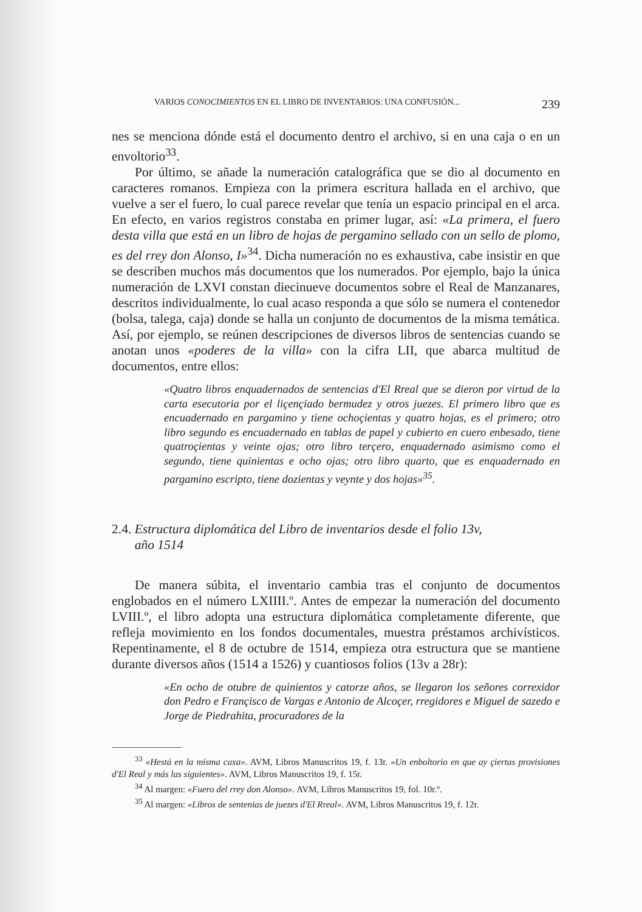VARIOS CONOCIMIENTOS EN EL LIBRO DE INVENTARIOS: UNA CONFUSIÓN... 239
nes se menciona dónde está el documento dentro el archivo, si en una caja o en un envoltorio<sup>33</sup>.
Por último, se añade la numeración catalográfica que se dio al documento en caracteres romanos. Empieza con la primera escritura hallada en el archivo, que vuelve a ser el fuero, lo cual parece revelar que tenía un espacio principal en el arca. En efecto, en varios registros constaba en primer lugar, así: «La primera, el fuero desta villa que está en un libro de hojas de pergamino sellado con un sello de plomo, es del rrey don Alonso, I»<sup>34</sup>. Dicha numeración no es exhaustiva, cabe insistir en que se describen muchos más documentos que los numerados. Por ejemplo, bajo la única numeración de LXVI constan diecinueve documentos sobre el Real de Manzanares, descritos individualmente, lo cual acaso responda a que sólo se numera el contenedor (bolsa, talega, caja) donde se halla un conjunto de documentos de la misma temática. Así, por ejemplo, se reúnen descripciones de diversos libros de sentencias cuando se anotan unos «poderes de la villa» con la cifra LII, que abarca multitud de documentos, entre ellos:
«Quatro libros enquadernados de sentencias d'El Rreal que se dieron por virtud de la carta esecutoria por el liçençiado bermudez y otros juezes. El primero libro que es encuadernado en pargamino y tiene ochoçientas y quatro hojas, es el primero; otro libro segundo es encuadernado en tablas de papel y cubierto en cuero enbesado, tiene quatroçientas y veinte ojas; otro libro terçero, enquadernado asimismo como el segundo, tiene quinientas e ocho ojas; otro libro quarto, que es enquadernado en pargamino escripto, tiene dozientas y veynte y dos hojas»<sup>35</sup>.
2.4. Estructura diplomática del Libro de inventarios desde el folio 13v,
año 1514
De manera súbita, el inventario cambia tras el conjunto de documentos englobados en el número LXIIII.º. Antes de empezar la numeración del documento LVIII.º, el libro adopta una estructura diplomática completamente diferente, que refleja movimiento en los fondos documentales, muestra préstamos archivísticos. Repentinamente, el 8 de octubre de 1514, empieza otra estructura que se mantiene durante diversos años (1514 a 1526) y cuantiosos folios (13v a 28r):
«En ocho de otubre de quinientos y catorze años, se llegaron los señores correxidor don Pedro e Françisco de Vargas e Antonio de Alcoçer, rregidores e Miguel de sazedo e Jorge de Piedrahita, procuradores de la
<sup>33</sup> «Hestá en la misma caxa». AVM, Libros Manuscritos 19, f. 13r. «Un enboltorio en que ay çiertas provisiones d'El Real y más las siguientes». AVM, Libros Manuscritos 19, f. 15r.
<sup>34</sup> Al margen: «Fuero del rrey don Alonso». AVM, Libros Manuscritos 19, fol. 10r.º.
<sup>35</sup> Al margen: «Libros de sentenias de juezes d'El Rreal». AVM, Libros Manuscritos 19, f. 12r.